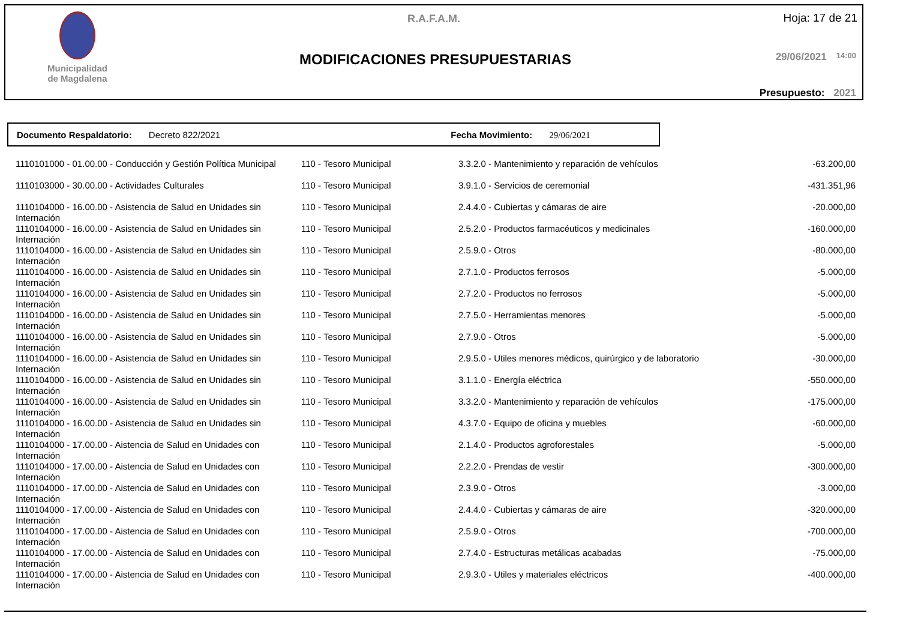Municipalidad de Magdalena
R.A.F.A.M. Hoja: 17 de 21
MODIFICACIONES PRESUPUESTARIAS 29/06/2021 14:00
Presupuesto: 2021
Documento Respaldatorio: Decreto 822/2021 Fecha Movimiento: 29/06/2021
| 1110101000 - 01.00.00 - Conducción y Gestión Política Municipal | 110 - Tesoro Municipal | 3.3.2.0 - Mantenimiento y reparación de vehículos | -63.200,00 |
| 1110103000 - 30.00.00 - Actividades Culturales | 110 - Tesoro Municipal | 3.9.1.0 - Servicios de ceremonial | -431.351,96 |
| 1110104000 - 16.00.00 - Asistencia de Salud en Unidades sin Internación | 110 - Tesoro Municipal | 2.4.4.0 - Cubiertas y cámaras de aire | -20.000,00 |
| 1110104000 - 16.00.00 - Asistencia de Salud en Unidades sin Internación | 110 - Tesoro Municipal | 2.5.2.0 - Productos farmacéuticos y medicinales | -160.000,00 |
| 1110104000 - 16.00.00 - Asistencia de Salud en Unidades sin Internación | 110 - Tesoro Municipal | 2.5.9.0 - Otros | -80.000,00 |
| 1110104000 - 16.00.00 - Asistencia de Salud en Unidades sin Internación | 110 - Tesoro Municipal | 2.7.1.0 - Productos ferrosos | -5.000,00 |
| 1110104000 - 16.00.00 - Asistencia de Salud en Unidades sin Internación | 110 - Tesoro Municipal | 2.7.2.0 - Productos no ferrosos | -5.000,00 |
| 1110104000 - 16.00.00 - Asistencia de Salud en Unidades sin Internación | 110 - Tesoro Municipal | 2.7.5.0 - Herramientas menores | -5.000,00 |
| 1110104000 - 16.00.00 - Asistencia de Salud en Unidades sin Internación | 110 - Tesoro Municipal | 2.7.9.0 - Otros | -5.000,00 |
| 1110104000 - 16.00.00 - Asistencia de Salud en Unidades sin Internación | 110 - Tesoro Municipal | 2.9.5.0 - Utiles menores médicos, quirúrgico y de laboratorio | -30.000,00 |
| 1110104000 - 16.00.00 - Asistencia de Salud en Unidades sin Internación | 110 - Tesoro Municipal | 3.1.1.0 - Energía eléctrica | -550.000,00 |
| 1110104000 - 16.00.00 - Asistencia de Salud en Unidades sin Internación | 110 - Tesoro Municipal | 3.3.2.0 - Mantenimiento y reparación de vehículos | -175.000,00 |
| 1110104000 - 16.00.00 - Asistencia de Salud en Unidades sin Internación | 110 - Tesoro Municipal | 4.3.7.0 - Equipo de oficina y muebles | -60.000,00 |
| 1110104000 - 17.00.00 - Aistencia de Salud en Unidades con Internación | 110 - Tesoro Municipal | 2.1.4.0 - Productos agroforestales | -5.000,00 |
| 1110104000 - 17.00.00 - Aistencia de Salud en Unidades con Internación | 110 - Tesoro Municipal | 2.2.2.0 - Prendas de vestir | -300.000,00 |
| 1110104000 - 17.00.00 - Aistencia de Salud en Unidades con Internación | 110 - Tesoro Municipal | 2.3.9.0 - Otros | -3.000,00 |
| 1110104000 - 17.00.00 - Aistencia de Salud en Unidades con Internación | 110 - Tesoro Municipal | 2.4.4.0 - Cubiertas y cámaras de aire | -320.000,00 |
| 1110104000 - 17.00.00 - Aistencia de Salud en Unidades con Internación | 110 - Tesoro Municipal | 2.5.9.0 - Otros | -700.000,00 |
| 1110104000 - 17.00.00 - Aistencia de Salud en Unidades con Internación | 110 - Tesoro Municipal | 2.7.4.0 - Estructuras metálicas acabadas | -75.000,00 |
| 1110104000 - 17.00.00 - Aistencia de Salud en Unidades con Internación | 110 - Tesoro Municipal | 2.9.3.0 - Utiles y materiales eléctricos | -400.000,00 |